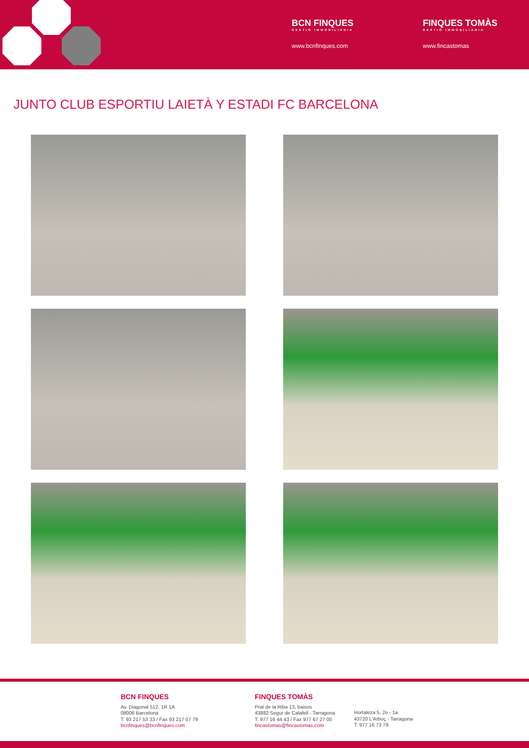BCN FINQUES
GESTIÓ IMMOBILIÀRIA
www.bcnfinques.com
FINQUES TOMÀS
GESTIÓ IMMOBILIÀRIA
www.fincastomas
JUNTO CLUB ESPORTIU LAIETÀ Y ESTADI FC BARCELONA
BCN FINQUES
Av. Diagonal 512, 1R 1A
08006 Barcelona
T. 93 217 53 33 / Fax 93 217 07 79
bcnfinques@bcnfinques.com
FINQUES TOMÀS
Prat de la Riba 13, baixos
43882 Segur de Calafell - Tarragona
T. 977 16 44 43 / Fax 977 67 27 05
fincastomas@fincastomas.com
Hortaleza 5, 2o - 1a
43720 L'Arboç - Tarragona
T. 977 16 73 79